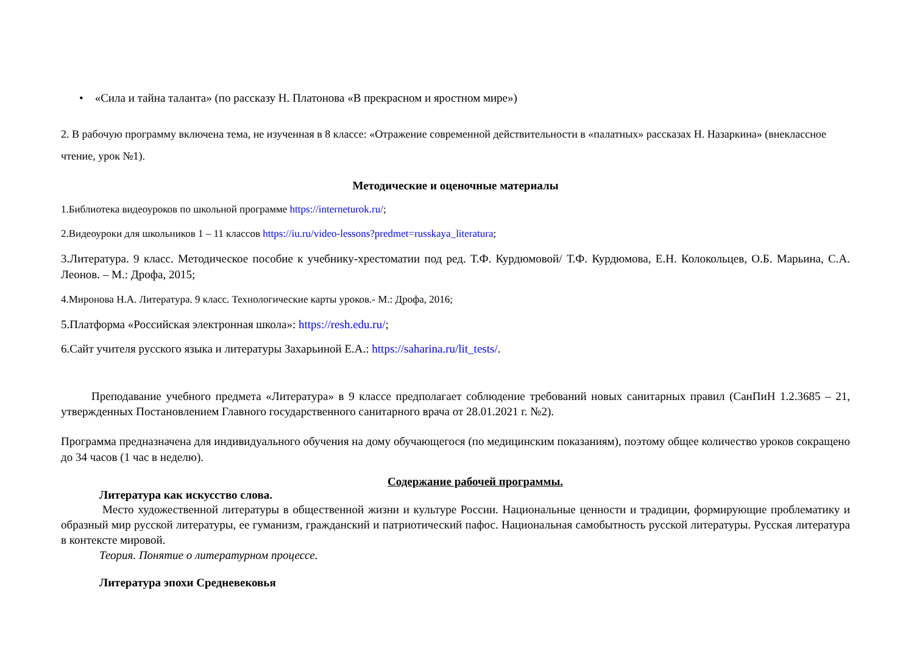• «Сила и тайна таланта» (по рассказу Н. Платонова «В прекрасном и яростном мире»)
2. В рабочую программу включена тема, не изученная в 8 классе: «Отражение современной действительности в «палатных» рассказах Н. Назаркина» (внеклассное чтение, урок №1).
Методические и оценочные материалы
1.Библиотека видеоуроков по школьной программе https://interneturok.ru/;
2.Видеоуроки для школьников 1 – 11 классов https://iu.ru/video-lessons?predmet=russkaya_literatura;
3.Литература. 9 класс. Методическое пособие к учебнику-хрестоматии под ред. Т.Ф. Курдюмовой/ Т.Ф. Курдюмова, Е.Н. Колокольцев, О.Б. Марьина, С.А. Леонов. – М.: Дрофа, 2015;
4.Миронова Н.А. Литература. 9 класс. Технологические карты уроков.- М.: Дрофа, 2016;
5.Платформа «Российская электронная школа»: https://resh.edu.ru/;
6.Сайт учителя русского языка и литературы Захарьиной Е.А.: https://saharina.ru/lit_tests/.
Преподавание учебного предмета «Литература» в 9 классе предполагает соблюдение требований новых санитарных правил (СанПиН 1.2.3685 – 21, утвержденных Постановлением Главного государственного санитарного врача от 28.01.2021 г. №2).
Программа предназначена для индивидуального обучения на дому обучающегося (по медицинским показаниям), поэтому общее количество уроков сокращено до 34 часов (1 час в неделю).
Содержание рабочей программы.
Литература как искусство слова.
Место художественной литературы в общественной жизни и культуре России. Национальные ценности и традиции, формирующие проблематику и образный мир русской литературы, ее гуманизм, гражданский и патриотический пафос. Национальная самобытность русской литературы. Русская литература в контексте мировой.
Теория. Понятие о литературном процессе.
Литература эпохи Средневековья